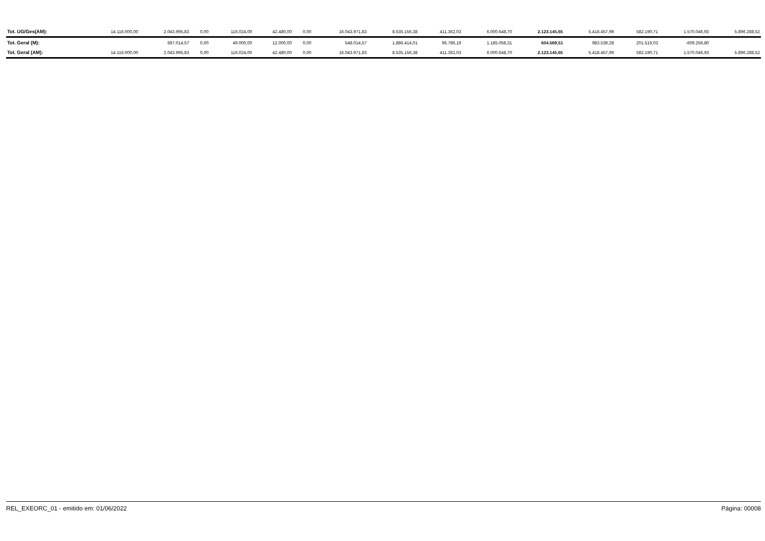| Tot. UG/Ges(AM): | 14.116.000,00 | 2.043.995,83 | 0,00 | 116.024,00 | 42.480,00 | 0,00 | 16.043.971,83 | 8.535.156,38 | 411.362,03 | 6.000.648,70 | 2.123.145,65 | 5.418.457,99 | 582.190,71 | 1.570.046,93 | 5.896.288,52 |
| Tot. Geral (M): | | 597.014,57 | 0,00 | 49.000,00 | 12.000,00 | 0,00 | 548.014,57 | 1.886.414,01 | 96.786,19 | 1.185.058,31 | 604.569,51 | 983.539,28 | 201.519,03 | -609.256,80 | |
| Tot. Geral (AM): | 14.116.000,00 | 2.043.995,83 | 0,00 | 116.024,00 | 42.480,00 | 0,00 | 16.043.971,83 | 8.535.156,38 | 411.362,03 | 6.000.648,70 | 2.123.145,65 | 5.418.457,99 | 582.190,71 | 1.570.046,93 | 5.896.288,52 |
REL_EXEORC_01 - emitido em: 01/06/2022 Página: 00008